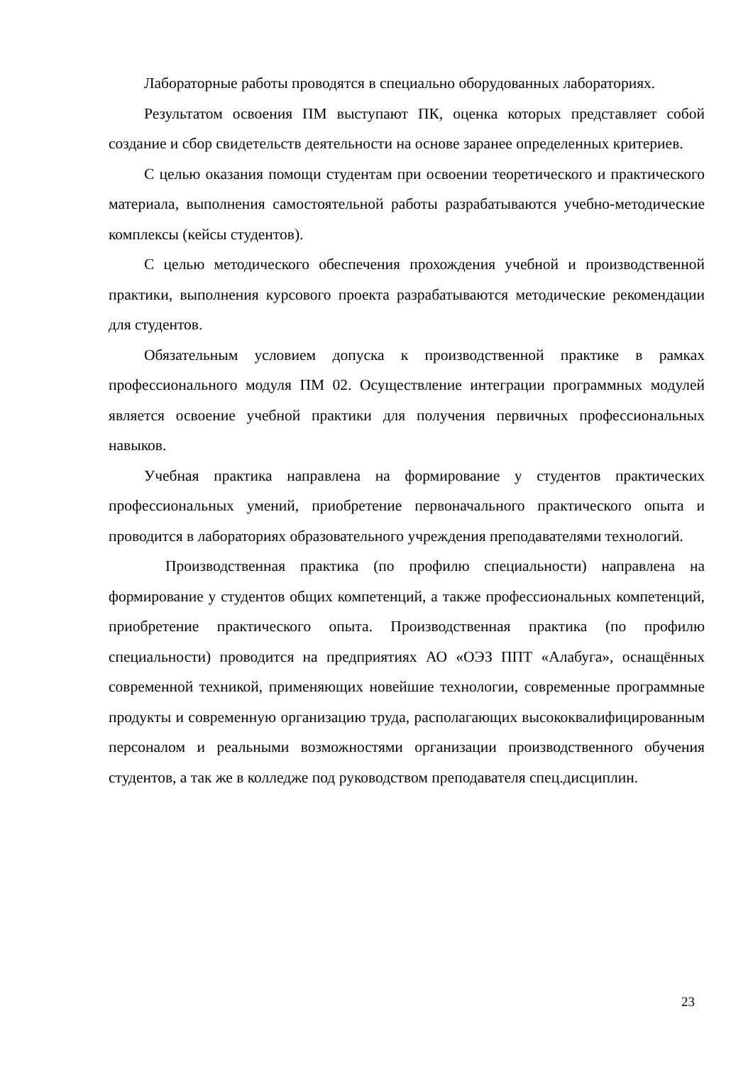Лабораторные работы проводятся в специально оборудованных лабораториях.
Результатом освоения ПМ выступают ПК, оценка которых представляет собой создание и сбор свидетельств деятельности на основе заранее определенных критериев.
С целью оказания помощи студентам при освоении теоретического и практического материала, выполнения самостоятельной работы разрабатываются учебно-методические комплексы (кейсы студентов).
С целью методического обеспечения прохождения учебной и производственной практики, выполнения курсового проекта разрабатываются методические рекомендации для студентов.
Обязательным условием допуска к производственной практике в рамках профессионального модуля ПМ 02. Осуществление интеграции программных модулей является освоение учебной практики для получения первичных профессиональных навыков.
Учебная практика направлена на формирование у студентов практических профессиональных умений, приобретение первоначального практического опыта и проводится в лабораториях образовательного учреждения преподавателями технологий.
Производственная практика (по профилю специальности) направлена на формирование у студентов общих компетенций, а также профессиональных компетенций, приобретение практического опыта. Производственная практика (по профилю специальности) проводится на предприятиях АО «ОЭЗ ППТ «Алабуга», оснащённых современной техникой, применяющих новейшие технологии, современные программные продукты и современную организацию труда, располагающих высококвалифицированным персоналом и реальными возможностями организации производственного обучения студентов, а так же в колледже под руководством преподавателя спец.дисциплин.
23